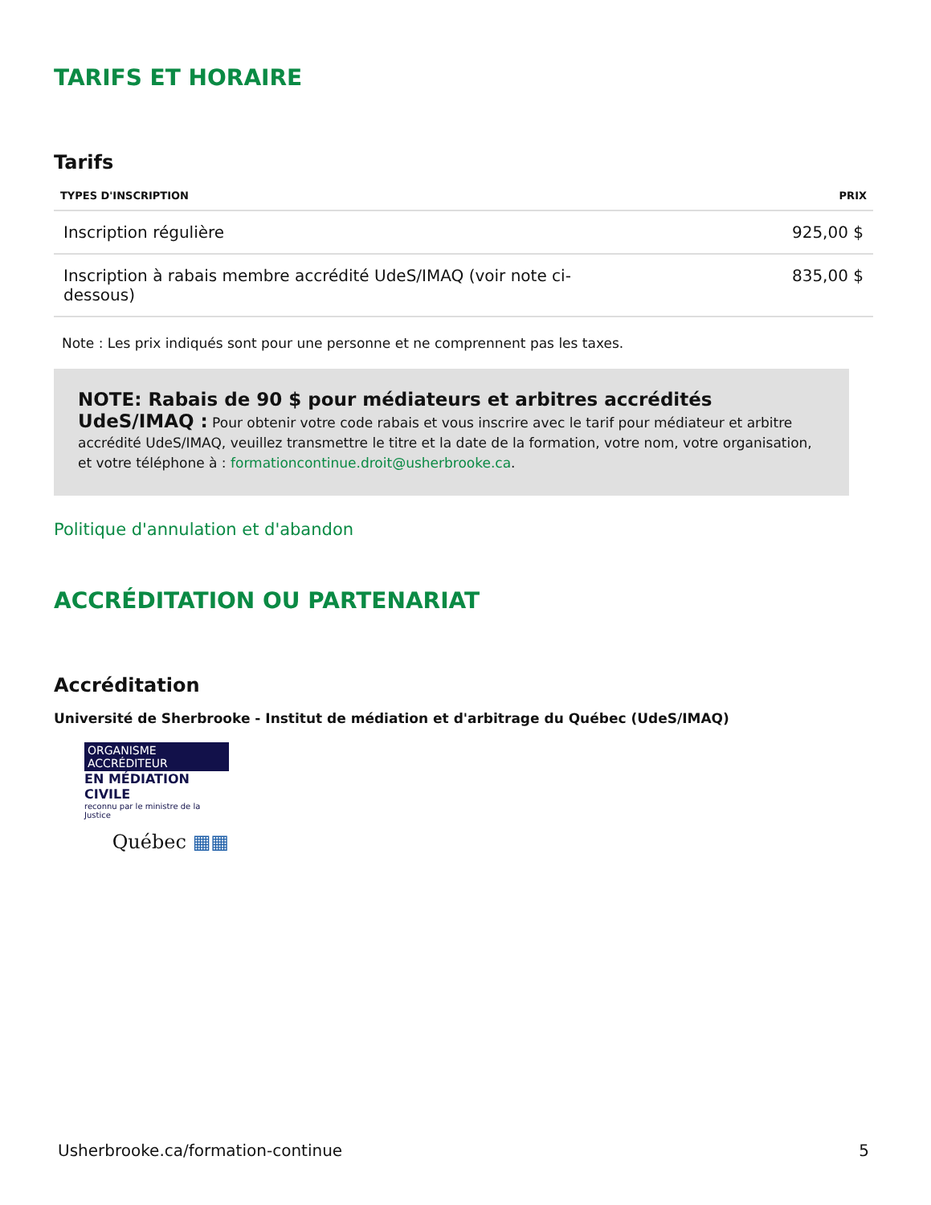TARIFS ET HORAIRE
Tarifs
| TYPES D'INSCRIPTION | PRIX |
| --- | --- |
| Inscription régulière | 925,00 $ |
| Inscription à rabais membre accrédité UdeS/IMAQ (voir note ci- dessous) | 835,00 $ |
Note : Les prix indiqués sont pour une personne et ne comprennent pas les taxes.
NOTE: Rabais de 90 $ pour médiateurs et arbitres accrédités UdeS/IMAQ : Pour obtenir votre code rabais et vous inscrire avec le tarif pour médiateur et arbitre accrédité UdeS/IMAQ, veuillez transmettre le titre et la date de la formation, votre nom, votre organisation, et votre téléphone à : formationcontinue.droit@usherbrooke.ca.
Politique d'annulation et d'abandon
ACCRÉDITATION OU PARTENARIAT
Accréditation
Université de Sherbrooke - Institut de médiation et d'arbitrage du Québec (UdeS/IMAQ)
ORGANISME ACCRÉDITEUR
EN MÉDIATION CIVILE
reconnu par le ministre de la Justice
Québec ▦▦
Usherbrooke.ca/formation-continue 5